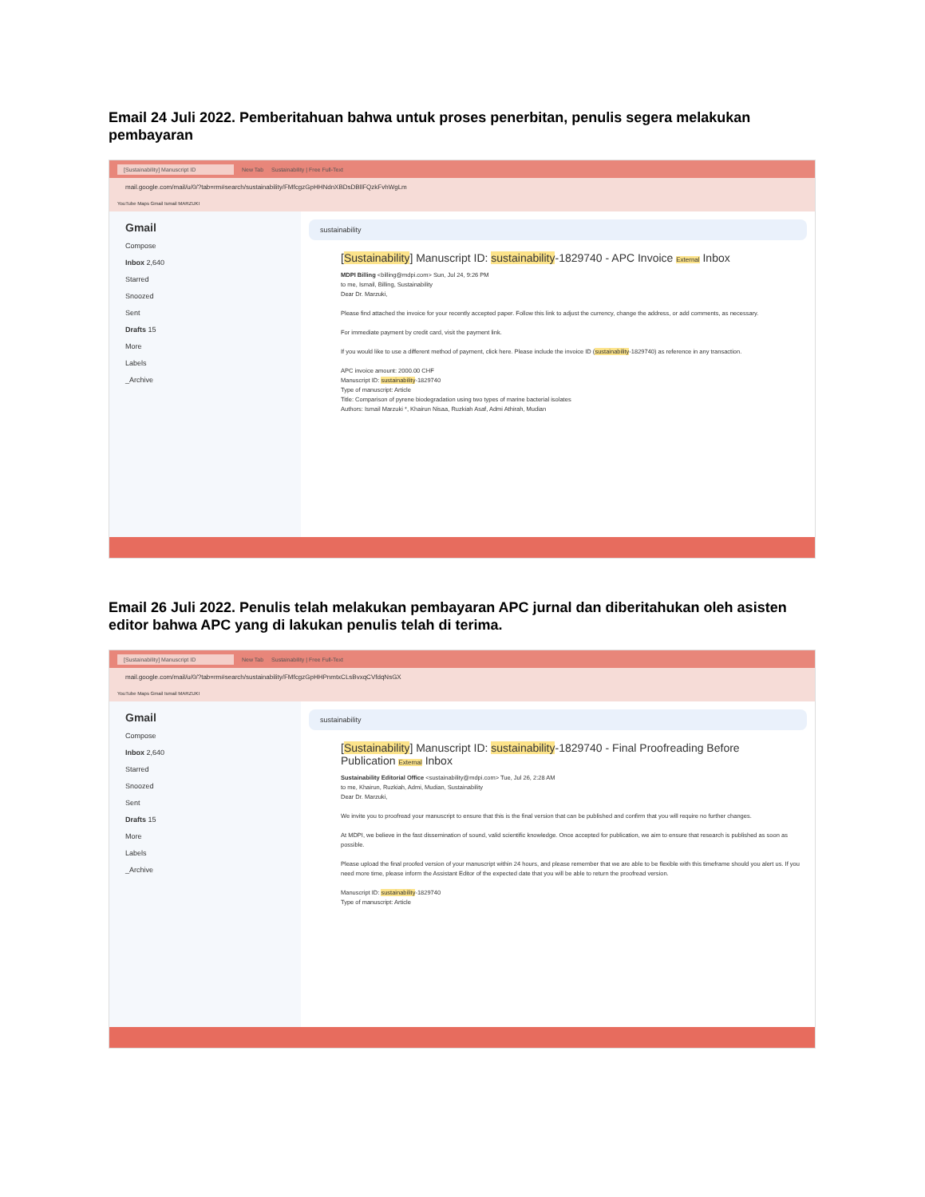Email 24 Juli 2022. Pemberitahuan bahwa untuk proses penerbitan, penulis segera melakukan pembayaran
[Sustainability] Manuscript ID New Tab Sustainability | Free Full-Text
mail.google.com/mail/u/0/?tab=rm#search/sustainability/FMfcgzGpHHNdnXBDsDBllFQzkFvhWgLm
YouTube Maps Gmail Ismail MARZUKI
Gmail
Compose
Inbox 2,640
Starred
Snoozed
Sent
Drafts 15
More
Labels
_Archive
sustainability
[Sustainability] Manuscript ID: sustainability-1829740 - APC Invoice External Inbox
MDPI Billing <billing@mdpi.com> Sun, Jul 24, 9:26 PM
to me, Ismail, Billing, Sustainability
Dear Dr. Marzuki,
Please find attached the invoice for your recently accepted paper. Follow this link to adjust the currency, change the address, or add comments, as necessary.
For immediate payment by credit card, visit the payment link.
If you would like to use a different method of payment, click here. Please include the invoice ID (sustainability-1829740) as reference in any transaction.
APC invoice amount: 2000.00 CHF
Manuscript ID: sustainability-1829740
Type of manuscript: Article
Title: Comparison of pyrene biodegradation using two types of marine bacterial isolates
Authors: Ismail Marzuki *, Khairun Nisaa, Ruzkiah Asaf, Admi Athirah, Mudian
Email 26 Juli 2022. Penulis telah melakukan pembayaran APC jurnal dan diberitahukan oleh asisten editor bahwa APC yang di lakukan penulis telah di terima.
[Sustainability] Manuscript ID New Tab Sustainability | Free Full-Text
mail.google.com/mail/u/0/?tab=rm#search/sustainability/FMfcgzGpHHPnmtxCLsBvxqCVfdqNsGX
YouTube Maps Gmail Ismail MARZUKI
Gmail
Compose
Inbox 2,640
Starred
Snoozed
Sent
Drafts 15
More
Labels
_Archive
sustainability
[Sustainability] Manuscript ID: sustainability-1829740 - Final Proofreading Before Publication External Inbox
Sustainability Editorial Office <sustainability@mdpi.com> Tue, Jul 26, 2:28 AM
to me, Khairun, Ruzkiah, Admi, Mudian, Sustainability
Dear Dr. Marzuki,
We invite you to proofread your manuscript to ensure that this is the final version that can be published and confirm that you will require no further changes.
At MDPI, we believe in the fast dissemination of sound, valid scientific knowledge. Once accepted for publication, we aim to ensure that research is published as soon as possible.
Please upload the final proofed version of your manuscript within 24 hours, and please remember that we are able to be flexible with this timeframe should you alert us. If you need more time, please inform the Assistant Editor of the expected date that you will be able to return the proofread version.
Manuscript ID: sustainability-1829740
Type of manuscript: Article